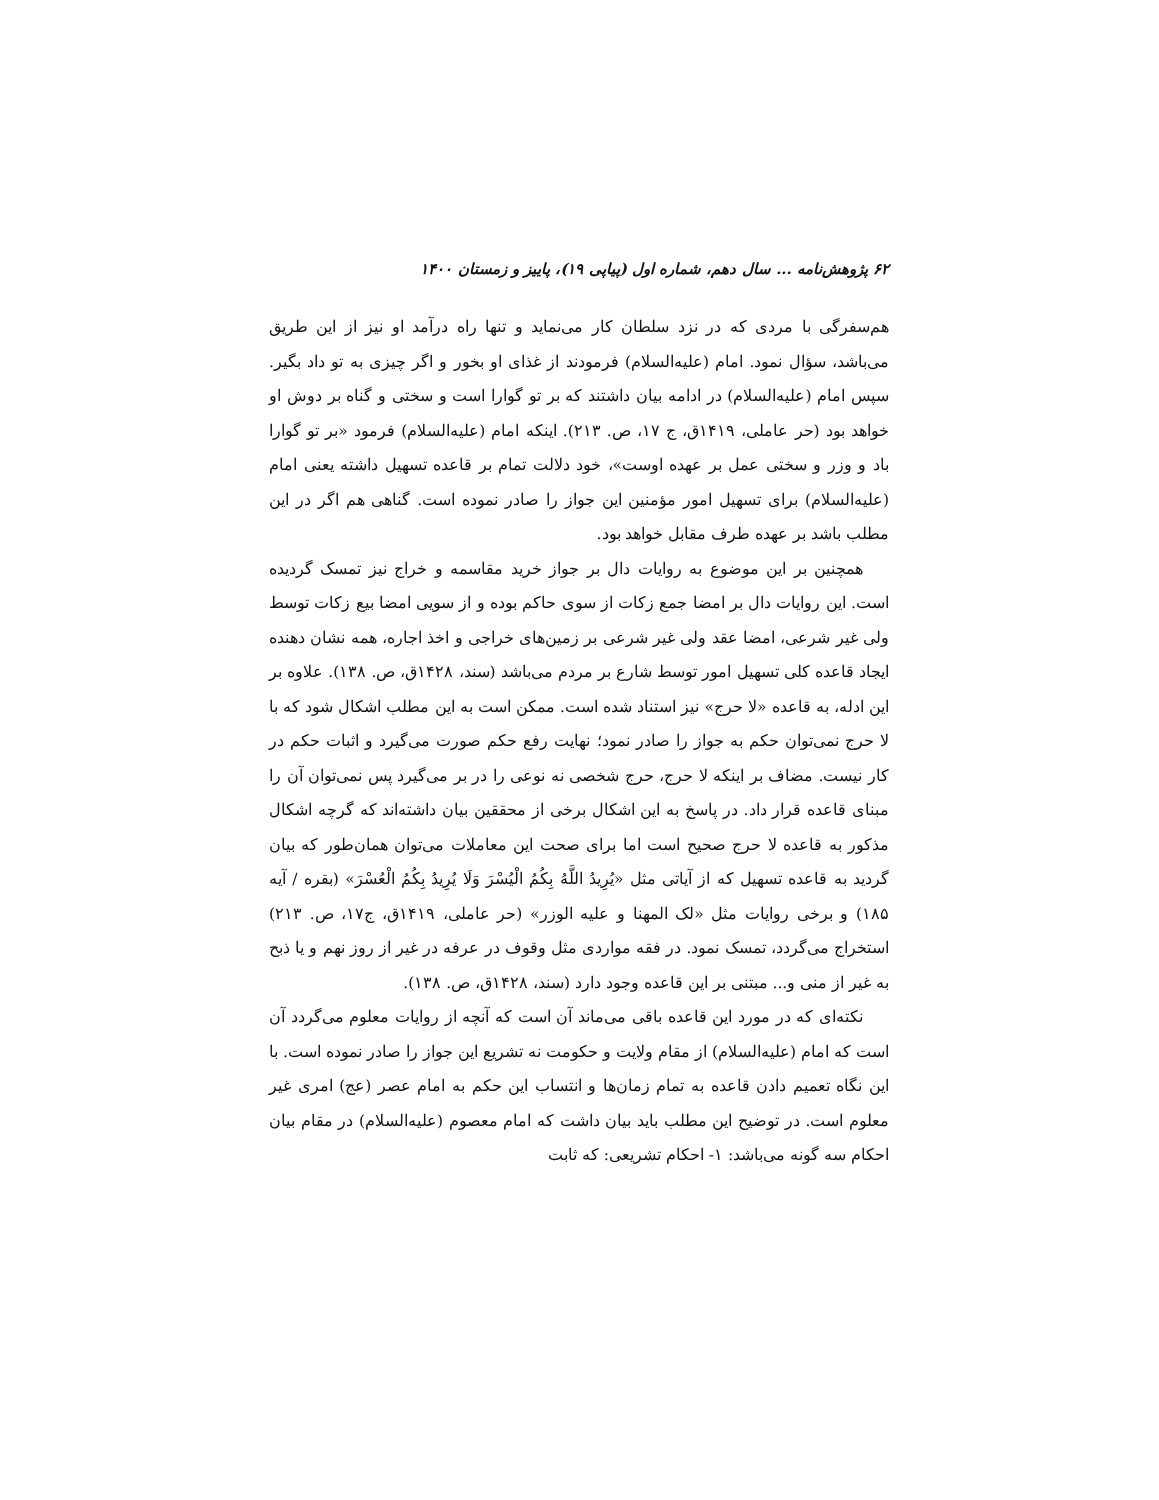۶۲ پژوهش‌نامه ... سال دهم، شماره اول (پیاپی ۱۹)، پاییز و زمستان ۱۴۰۰
هم‌سفرگی با مردی که در نزد سلطان کار می‌نماید و تنها راه درآمد او نیز از این طریق می‌باشد، سؤال نمود. امام (علیه‌السلام) فرمودند از غذای او بخور و اگر چیزی به تو داد بگیر. سپس امام (علیه‌السلام) در ادامه بیان داشتند که بر تو گوارا است و سختی و گناه بر دوش او خواهد بود (حر عاملی، ۱۴۱۹ق، ج ۱۷، ص. ۲۱۳). اینکه امام (علیه‌السلام) فرمود «بر تو گوارا باد و وزر و سختی عمل بر عهده اوست»، خود دلالت تمام بر قاعده تسهیل داشته یعنی امام (علیه‌السلام) برای تسهیل امور مؤمنین این جواز را صادر نموده است. گناهی هم اگر در این مطلب باشد بر عهده طرف مقابل خواهد بود.
همچنین بر این موضوع به روایات دال بر جواز خرید مقاسمه و خراج نیز تمسک گردیده است. این روایات دال بر امضا جمع زکات از سوی حاکم بوده و از سویی امضا بیع زکات توسط ولی غیر شرعی، امضا عقد ولی غیر شرعی بر زمین‌های خراجی و اخذ اجاره، همه نشان دهنده ایجاد قاعده کلی تسهیل امور توسط شارع بر مردم می‌باشد (سند، ۱۴۲۸ق، ص. ۱۳۸). علاوه بر این ادله، به قاعده «لا حرج» نیز استناد شده است. ممکن است به این مطلب اشکال شود که با لا حرج نمی‌توان حکم به جواز را صادر نمود؛ نهایت رفع حکم صورت می‌گیرد و اثبات حکم در کار نیست. مضاف بر اینکه لا حرج، حرج شخصی نه نوعی را در بر می‌گیرد پس نمی‌توان آن را مبنای قاعده قرار داد. در پاسخ به این اشکال برخی از محققین بیان داشته‌اند که گرچه اشکال مذکور به قاعده لا حرج صحیح است اما برای صحت این معاملات می‌توان همان‌طور که بیان گردید به قاعده تسهیل که از آیاتی مثل «يُرِيدُ اللَّهُ بِكُمُ الْيُسْرَ وَلَا يُرِيدُ بِكُمُ الْعُسْرَ» (بقره / آیه ۱۸۵) و برخی روایات مثل «لک المهنا و علیه الوزر» (حر عاملی، ۱۴۱۹ق، ج۱۷، ص. ۲۱۳) استخراج می‌گردد، تمسک نمود. در فقه مواردی مثل وقوف در عرفه در غیر از روز نهم و یا ذبح به غیر از منی و... مبتنی بر این قاعده وجود دارد (سند، ۱۴۲۸ق، ص. ۱۳۸).
نکته‌ای که در مورد این قاعده باقی می‌ماند آن است که آنچه از روایات معلوم می‌گردد آن است که امام (علیه‌السلام) از مقام ولایت و حکومت نه تشریع این جواز را صادر نموده است. با این نگاه تعمیم دادن قاعده به تمام زمان‌ها و انتساب این حکم به امام عصر (عج) امری غیر معلوم است. در توضیح این مطلب باید بیان داشت که امام معصوم (علیه‌السلام) در مقام بیان احکام سه گونه می‌باشد: ۱- احکام تشریعی: که ثابت